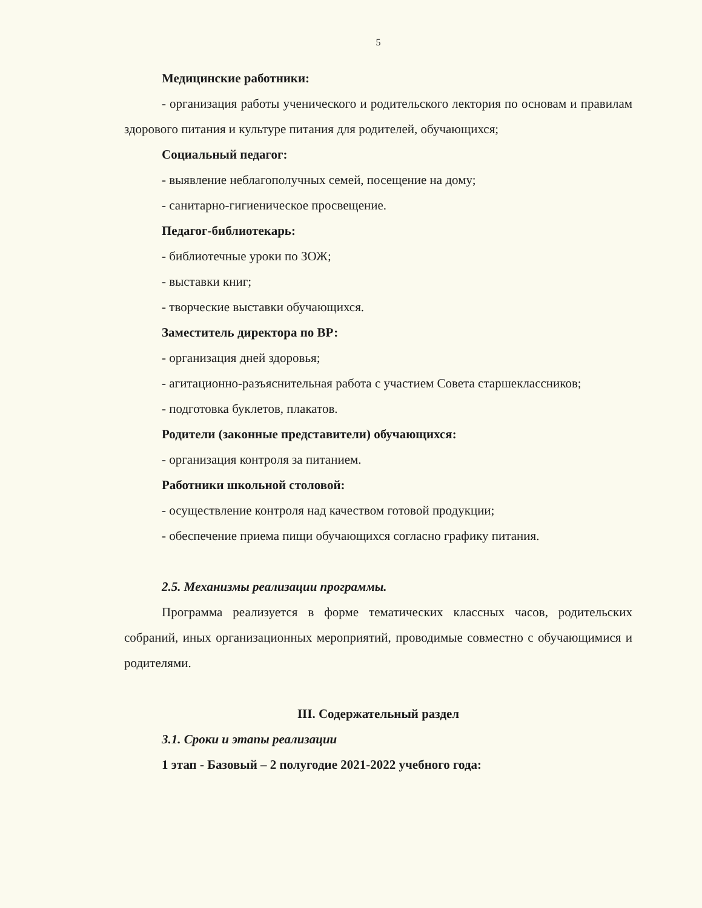5
Медицинские работники:
- организация работы ученического и родительского лектория по основам и правилам здорового питания и культуре питания для родителей, обучающихся;
Социальный педагог:
- выявление неблагополучных семей, посещение на дому;
- санитарно-гигиеническое просвещение.
Педагог-библиотекарь:
- библиотечные уроки по ЗОЖ;
- выставки книг;
- творческие выставки обучающихся.
Заместитель директора по ВР:
- организация дней здоровья;
- агитационно-разъяснительная работа с участием Совета старшеклассников;
- подготовка буклетов, плакатов.
Родители (законные представители) обучающихся:
- организация контроля за питанием.
Работники школьной столовой:
- осуществление контроля над качеством готовой продукции;
- обеспечение приема пищи обучающихся согласно графику питания.
2.5. Механизмы реализации программы.
Программа реализуется в форме тематических классных часов, родительских собраний, иных организационных мероприятий, проводимые совместно с обучающимися и родителями.
III. Содержательный раздел
3.1. Сроки и этапы реализации
1 этап - Базовый – 2 полугодие 2021-2022 учебного года: